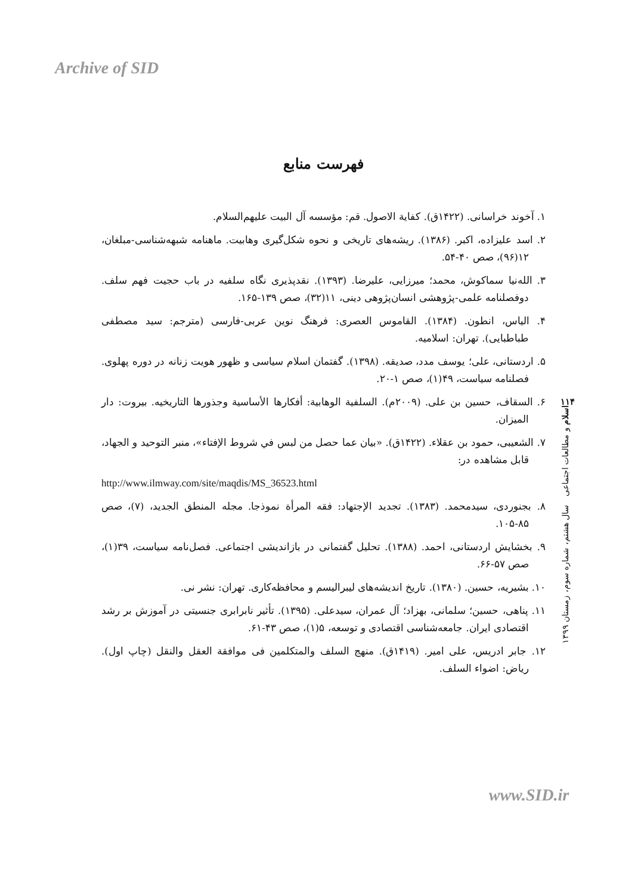Archive of SID
فهرست منابع
۱. آخوند خراسانی. (۱۴۲۲ق). کفایة الاصول. قم: مؤسسه آل البیت علیهم‌السلام.
۲. اسد علیزاده، اکبر. (۱۳۸۶). ریشه‌های تاریخی و نحوه شکل‌گیری وهابیت. ماهنامه شبهه‌شناسی-مبلغان، ۱۲(۹۶)، صص ۴۰-۵۴.
۳. الله‌نیا سماکوش، محمد؛ میرزایی، علیرضا. (۱۳۹۳). نقدپذیری نگاه سلفیه در باب حجیت فهم سلف. دوفصلنامه علمی-پژوهشی انسان‌پژوهی دینی، ۱۱(۳۲)، صص ۱۳۹-۱۶۵.
۴. الیاس، انطون. (۱۳۸۴). القاموس العصری: فرهنگ نوین عربی-فارسی (مترجم: سید مصطفی طباطبایی). تهران: اسلامیه.
۵. اردستانی، علی؛ یوسف مدد، صدیقه. (۱۳۹۸). گفتمان اسلام سیاسی و ظهور هویت زنانه در دوره پهلوی. فصلنامه سیاست، ۴۹(۱)، صص ۱-۲۰.
۶. السقاف، حسین بن علی. (۲۰۰۹م). السلفیة الوهابیة: أفکارها الأساسیة وجذورها التاریخیه. بیروت: دار المیزان.
۷. الشعیبی، حمود بن عقلاء. (۱۴۲۲ق). «بیان عما حصل من لبس في شروط الإفتاء»، منبر التوحید و الجهاد، قابل مشاهده در:
http://www.ilmway.com/site/maqdis/MS_36523.html
۸. بجنوردی، سیدمحمد. (۱۳۸۳). تجدید الإجتهاد: فقه المرأة نموذجا. مجله المنطق الجدید، (۷)، صص ۸۵-۱۰۵.
۹. بخشایش اردستانی، احمد. (۱۳۸۸). تحلیل گفتمانی در بازاندیشی اجتماعی. فصل‌نامه سیاست، ۳۹(۱)، صص ۵۷-۶۶.
۱۰. بشیریه، حسین. (۱۳۸۰). تاریخ اندیشه‌های لیبرالیسم و محافظه‌کاری. تهران: نشر نی.
۱۱. پناهی، حسین؛ سلمانی، بهزاد؛ آل عمران، سیدعلی. (۱۳۹۵). تأثیر نابرابری جنسیتی در آموزش بر رشد اقتصادی ایران. جامعه‌شناسی اقتصادی و توسعه، ۵(۱)، صص ۴۳-۶۱.
۱۲. جابر ادریس، علی امیر. (۱۴۱۹ق). منهج السلف والمتکلمین فی موافقة العقل والنقل (چاپ اول). ریاض: اضواء السلف.
۱۱۴
اسلام و مطالعات اجتماعی سال هشتم، شماره سوم، زمستان ۱۳۹۹
www.SID.ir